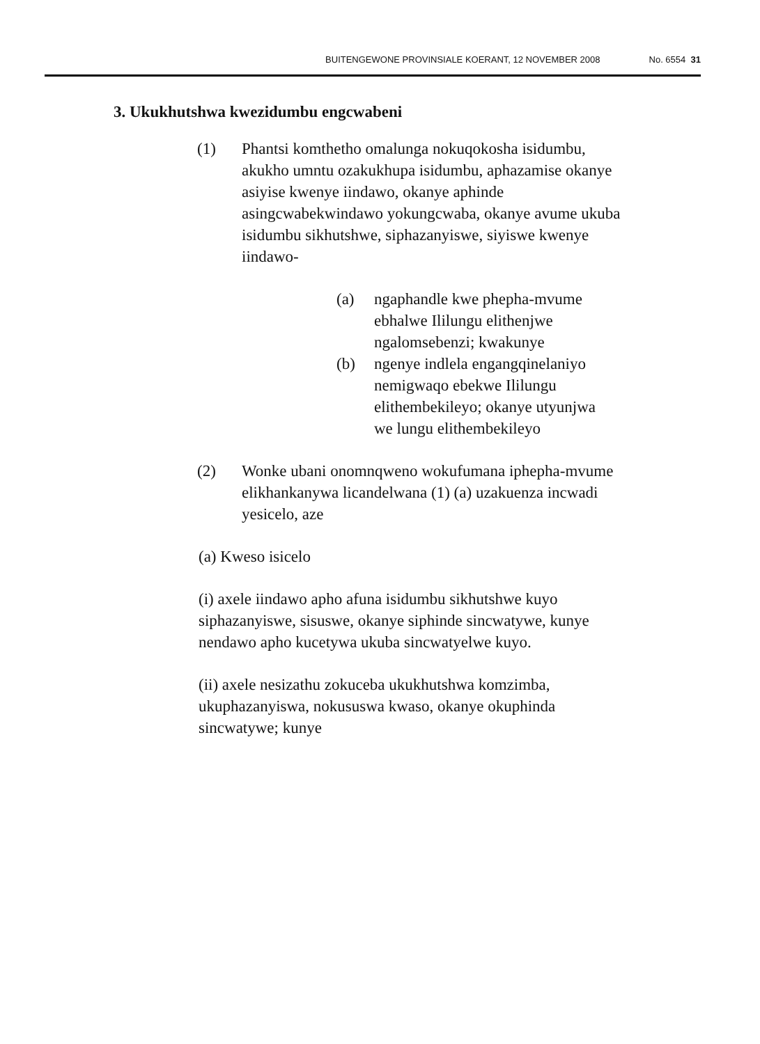BUITENGEWONE PROVINSIALE KOERANT, 12 NOVEMBER 2008 No. 6554 31
3. Ukukhutshwa kwezidumbu engcwabeni
(1) Phantsi komthetho omalunga nokuqokosha isidumbu, akukho umntu ozakukhupa isidumbu, aphazamise okanye asiyise kwenye iindawo, okanye aphinde asingcwabekwindawo yokungcwaba, okanye avume ukuba isidumbu sikhutshwe, siphazanyiswe, siyiswe kwenye iindawo-
(a) ngaphandle kwe phepha-mvume ebhalwe Ililungu elithenjwe ngalomsebenzi; kwakunye
(b) ngenye indlela engangqinelaniyo nemigwaqo ebekwe Ililungu elithembekileyo; okanye utyunjwa we lungu elithembekileyo
(2) Wonke ubani onomnqweno wokufumana iphepha-mvume elikhankanywa licandelwana (1) (a) uzakuenza incwadi yesicelo, aze
(a) Kweso isicelo
(i) axele iindawo apho afuna isidumbu sikhutshwe kuyo siphazanyiswe, sisuswe, okanye siphinde sincwatywe, kunye nendawo apho kucetywa ukuba sincwatyelwe kuyo.
(ii) axele nesizathu zokuceba ukukhutshwa komzimba, ukuphazanyiswa, nokususwa kwaso, okanye okuphinda sincwatywe; kunye